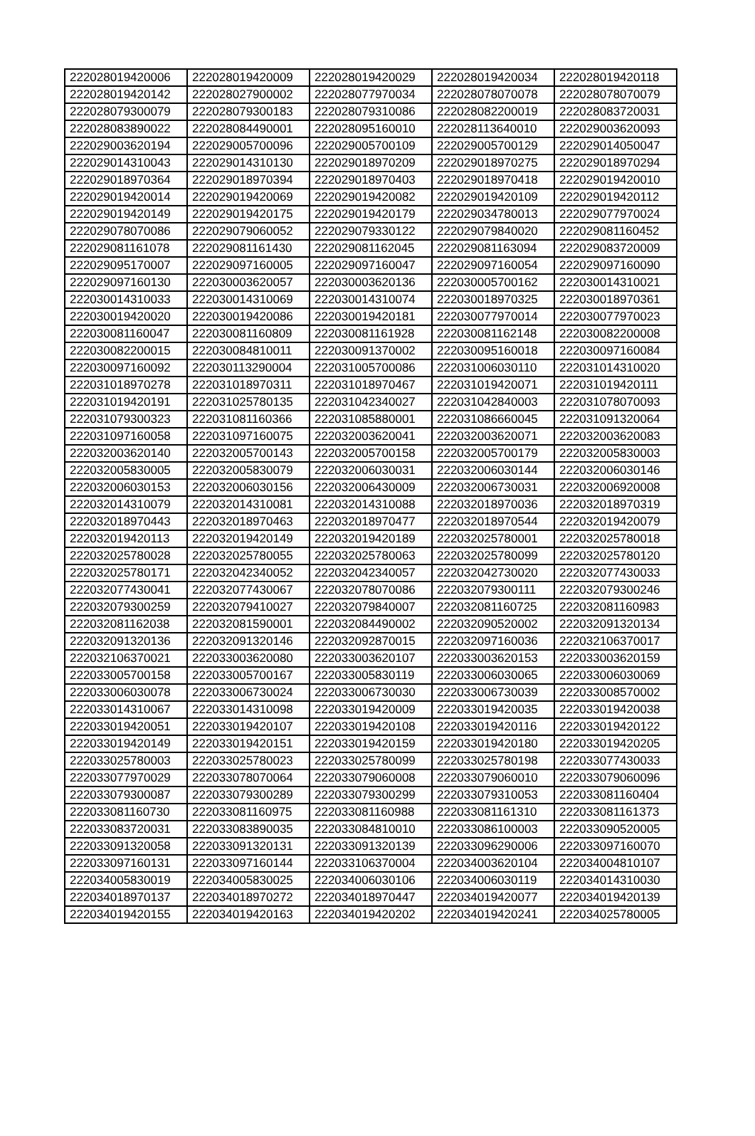| 222028019420006 | 222028019420009 | 222028019420029 | 222028019420034 | 222028019420118 |
| 222028019420142 | 222028027900002 | 222028077970034 | 222028078070078 | 222028078070079 |
| 222028079300079 | 222028079300183 | 222028079310086 | 222028082200019 | 222028083720031 |
| 222028083890022 | 222028084490001 | 222028095160010 | 222028113640010 | 222029003620093 |
| 222029003620194 | 222029005700096 | 222029005700109 | 222029005700129 | 222029014050047 |
| 222029014310043 | 222029014310130 | 222029018970209 | 222029018970275 | 222029018970294 |
| 222029018970364 | 222029018970394 | 222029018970403 | 222029018970418 | 222029019420010 |
| 222029019420014 | 222029019420069 | 222029019420082 | 222029019420109 | 222029019420112 |
| 222029019420149 | 222029019420175 | 222029019420179 | 222029034780013 | 222029077970024 |
| 222029078070086 | 222029079060052 | 222029079330122 | 222029079840020 | 222029081160452 |
| 222029081161078 | 222029081161430 | 222029081162045 | 222029081163094 | 222029083720009 |
| 222029095170007 | 222029097160005 | 222029097160047 | 222029097160054 | 222029097160090 |
| 222029097160130 | 222030003620057 | 222030003620136 | 222030005700162 | 222030014310021 |
| 222030014310033 | 222030014310069 | 222030014310074 | 222030018970325 | 222030018970361 |
| 222030019420020 | 222030019420086 | 222030019420181 | 222030077970014 | 222030077970023 |
| 222030081160047 | 222030081160809 | 222030081161928 | 222030081162148 | 222030082200008 |
| 222030082200015 | 222030084810011 | 222030091370002 | 222030095160018 | 222030097160084 |
| 222030097160092 | 222030113290004 | 222031005700086 | 222031006030110 | 222031014310020 |
| 222031018970278 | 222031018970311 | 222031018970467 | 222031019420071 | 222031019420111 |
| 222031019420191 | 222031025780135 | 222031042340027 | 222031042840003 | 222031078070093 |
| 222031079300323 | 222031081160366 | 222031085880001 | 222031086660045 | 222031091320064 |
| 222031097160058 | 222031097160075 | 222032003620041 | 222032003620071 | 222032003620083 |
| 222032003620140 | 222032005700143 | 222032005700158 | 222032005700179 | 222032005830003 |
| 222032005830005 | 222032005830079 | 222032006030031 | 222032006030144 | 222032006030146 |
| 222032006030153 | 222032006030156 | 222032006430009 | 222032006730031 | 222032006920008 |
| 222032014310079 | 222032014310081 | 222032014310088 | 222032018970036 | 222032018970319 |
| 222032018970443 | 222032018970463 | 222032018970477 | 222032018970544 | 222032019420079 |
| 222032019420113 | 222032019420149 | 222032019420189 | 222032025780001 | 222032025780018 |
| 222032025780028 | 222032025780055 | 222032025780063 | 222032025780099 | 222032025780120 |
| 222032025780171 | 222032042340052 | 222032042340057 | 222032042730020 | 222032077430033 |
| 222032077430041 | 222032077430067 | 222032078070086 | 222032079300111 | 222032079300246 |
| 222032079300259 | 222032079410027 | 222032079840007 | 222032081160725 | 222032081160983 |
| 222032081162038 | 222032081590001 | 222032084490002 | 222032090520002 | 222032091320134 |
| 222032091320136 | 222032091320146 | 222032092870015 | 222032097160036 | 222032106370017 |
| 222032106370021 | 222033003620080 | 222033003620107 | 222033003620153 | 222033003620159 |
| 222033005700158 | 222033005700167 | 222033005830119 | 222033006030065 | 222033006030069 |
| 222033006030078 | 222033006730024 | 222033006730030 | 222033006730039 | 222033008570002 |
| 222033014310067 | 222033014310098 | 222033019420009 | 222033019420035 | 222033019420038 |
| 222033019420051 | 222033019420107 | 222033019420108 | 222033019420116 | 222033019420122 |
| 222033019420149 | 222033019420151 | 222033019420159 | 222033019420180 | 222033019420205 |
| 222033025780003 | 222033025780023 | 222033025780099 | 222033025780198 | 222033077430033 |
| 222033077970029 | 222033078070064 | 222033079060008 | 222033079060010 | 222033079060096 |
| 222033079300087 | 222033079300289 | 222033079300299 | 222033079310053 | 222033081160404 |
| 222033081160730 | 222033081160975 | 222033081160988 | 222033081161310 | 222033081161373 |
| 222033083720031 | 222033083890035 | 222033084810010 | 222033086100003 | 222033090520005 |
| 222033091320058 | 222033091320131 | 222033091320139 | 222033096290006 | 222033097160070 |
| 222033097160131 | 222033097160144 | 222033106370004 | 222034003620104 | 222034004810107 |
| 222034005830019 | 222034005830025 | 222034006030106 | 222034006030119 | 222034014310030 |
| 222034018970137 | 222034018970272 | 222034018970447 | 222034019420077 | 222034019420139 |
| 222034019420155 | 222034019420163 | 222034019420202 | 222034019420241 | 222034025780005 |